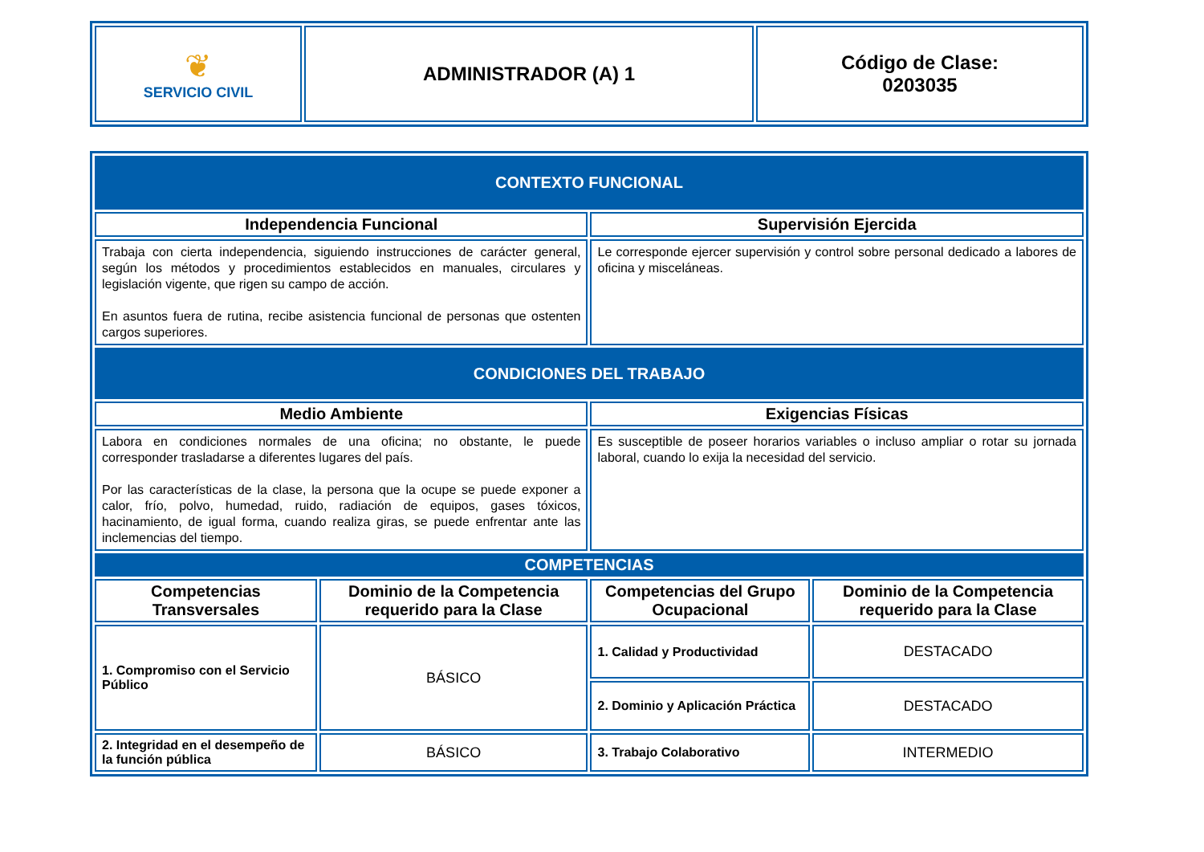| ❦ SERVICIO CIVIL | ADMINISTRADOR (A) 1 | Código de Clase: 0203035 |
| CONTEXTO FUNCIONAL | | | |
| Independencia Funcional | | Supervisión Ejercida | |
| Trabaja con cierta independencia, siguiendo instrucciones de carácter general, según los métodos y procedimientos establecidos en manuales, circulares y legislación vigente, que rigen su campo de acción. En asuntos fuera de rutina, recibe asistencia funcional de personas que ostenten cargos superiores. | | Le corresponde ejercer supervisión y control sobre personal dedicado a labores de oficina y misceláneas. | |
| CONDICIONES DEL TRABAJO | | | |
| Medio Ambiente | | Exigencias Físicas | |
| Labora en condiciones normales de una oficina; no obstante, le puede corresponder trasladarse a diferentes lugares del país. Por las características de la clase, la persona que la ocupe se puede exponer a calor, frío, polvo, humedad, ruido, radiación de equipos, gases tóxicos, hacinamiento, de igual forma, cuando realiza giras, se puede enfrentar ante las inclemencias del tiempo. | | Es susceptible de poseer horarios variables o incluso ampliar o rotar su jornada laboral, cuando lo exija la necesidad del servicio. | |
| COMPETENCIAS | | | |
| Competencias Transversales | Dominio de la Competencia requerido para la Clase | Competencias del Grupo Ocupacional | Dominio de la Competencia requerido para la Clase |
| 1. Compromiso con el Servicio Público | BÁSICO | 1. Calidad y Productividad | DESTACADO |
| | | 2. Dominio y Aplicación Práctica | DESTACADO |
| 2. Integridad en el desempeño de la función pública | BÁSICO | 3. Trabajo Colaborativo | INTERMEDIO |